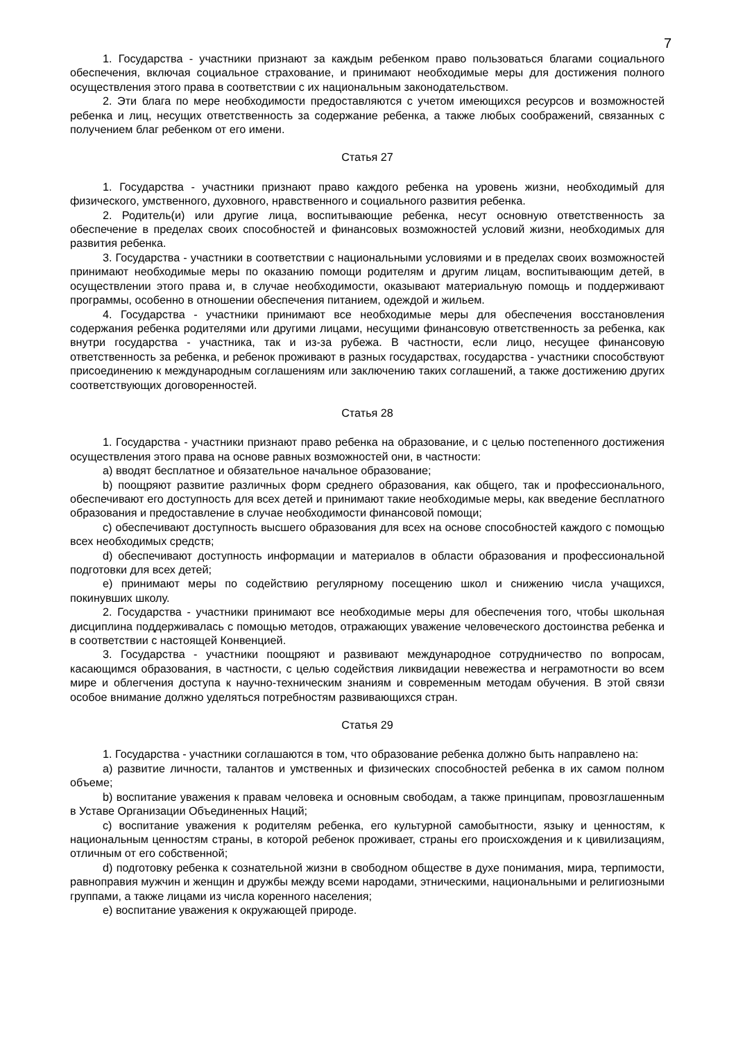7
1. Государства - участники признают за каждым ребенком право пользоваться благами социального обеспечения, включая социальное страхование, и принимают необходимые меры для достижения полного осуществления этого права в соответствии с их национальным законодательством.
2. Эти блага по мере необходимости предоставляются с учетом имеющихся ресурсов и возможностей ребенка и лиц, несущих ответственность за содержание ребенка, а также любых соображений, связанных с получением благ ребенком от его имени.
Статья 27
1. Государства - участники признают право каждого ребенка на уровень жизни, необходимый для физического, умственного, духовного, нравственного и социального развития ребенка.
2. Родитель(и) или другие лица, воспитывающие ребенка, несут основную ответственность за обеспечение в пределах своих способностей и финансовых возможностей условий жизни, необходимых для развития ребенка.
3. Государства - участники в соответствии с национальными условиями и в пределах своих возможностей принимают необходимые меры по оказанию помощи родителям и другим лицам, воспитывающим детей, в осуществлении этого права и, в случае необходимости, оказывают материальную помощь и поддерживают программы, особенно в отношении обеспечения питанием, одеждой и жильем.
4. Государства - участники принимают все необходимые меры для обеспечения восстановления содержания ребенка родителями или другими лицами, несущими финансовую ответственность за ребенка, как внутри государства - участника, так и из-за рубежа. В частности, если лицо, несущее финансовую ответственность за ребенка, и ребенок проживают в разных государствах, государства - участники способствуют присоединению к международным соглашениям или заключению таких соглашений, а также достижению других соответствующих договоренностей.
Статья 28
1. Государства - участники признают право ребенка на образование, и с целью постепенного достижения осуществления этого права на основе равных возможностей они, в частности:
a) вводят бесплатное и обязательное начальное образование;
b) поощряют развитие различных форм среднего образования, как общего, так и профессионального, обеспечивают его доступность для всех детей и принимают такие необходимые меры, как введение бесплатного образования и предоставление в случае необходимости финансовой помощи;
c) обеспечивают доступность высшего образования для всех на основе способностей каждого с помощью всех необходимых средств;
d) обеспечивают доступность информации и материалов в области образования и профессиональной подготовки для всех детей;
e) принимают меры по содействию регулярному посещению школ и снижению числа учащихся, покинувших школу.
2. Государства - участники принимают все необходимые меры для обеспечения того, чтобы школьная дисциплина поддерживалась с помощью методов, отражающих уважение человеческого достоинства ребенка и в соответствии с настоящей Конвенцией.
3. Государства - участники поощряют и развивают международное сотрудничество по вопросам, касающимся образования, в частности, с целью содействия ликвидации невежества и неграмотности во всем мире и облегчения доступа к научно-техническим знаниям и современным методам обучения. В этой связи особое внимание должно уделяться потребностям развивающихся стран.
Статья 29
1. Государства - участники соглашаются в том, что образование ребенка должно быть направлено на:
a) развитие личности, талантов и умственных и физических способностей ребенка в их самом полном объеме;
b) воспитание уважения к правам человека и основным свободам, а также принципам, провозглашенным в Уставе Организации Объединенных Наций;
c) воспитание уважения к родителям ребенка, его культурной самобытности, языку и ценностям, к национальным ценностям страны, в которой ребенок проживает, страны его происхождения и к цивилизациям, отличным от его собственной;
d) подготовку ребенка к сознательной жизни в свободном обществе в духе понимания, мира, терпимости, равноправия мужчин и женщин и дружбы между всеми народами, этническими, национальными и религиозными группами, а также лицами из числа коренного населения;
e) воспитание уважения к окружающей природе.